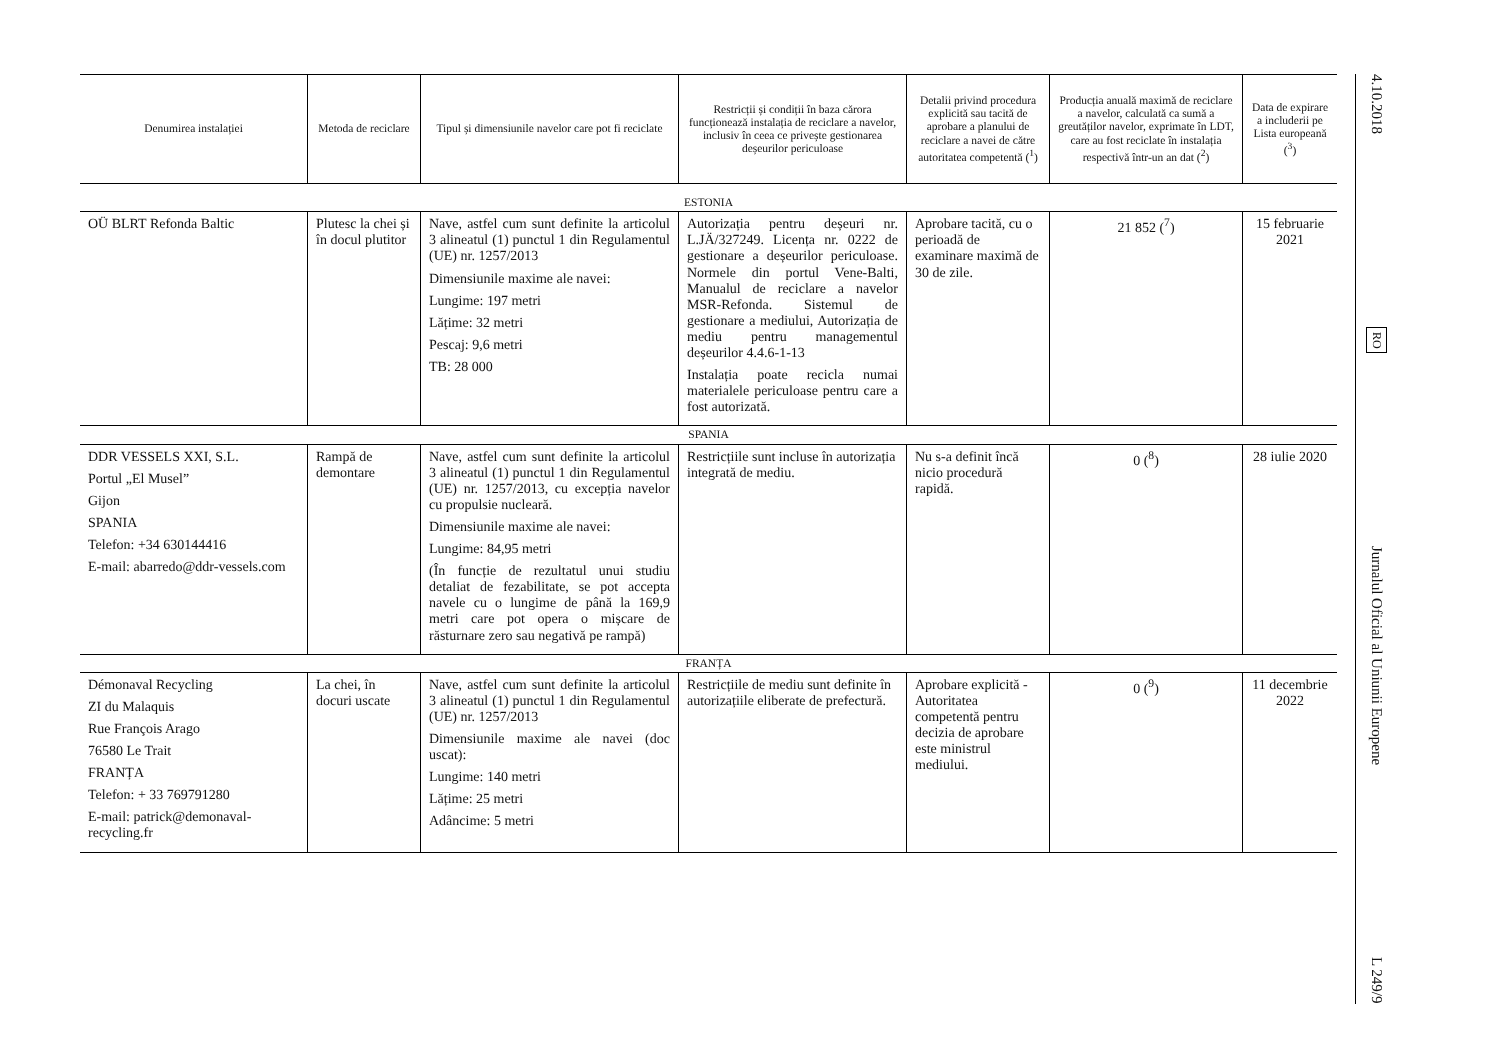| Denumirea instalației | Metoda de reciclare | Tipul și dimensiunile navelor care pot fi reciclate | Restricții și condiții în baza cărora funcționează instalația de reciclare a navelor, inclusiv în ceea ce privește gestionarea deșeurilor periculoase | Detalii privind procedura explicită sau tacită de aprobare a planului de reciclare a navei de către autoritatea competentă (<sup>1</sup>) | Producția anuală maximă de reciclare a navelor, calculată ca sumă a greutăților navelor, exprimate în LDT, care au fost reciclate în instalația respectivă într-un an dat (<sup>2</sup>) | Data de expirare a includerii pe Lista europeană (<sup>3</sup>) |
| --- | --- | --- | --- | --- | --- | --- |
| ESTONIA | | | | | | |
| OÜ BLRT Refonda Baltic | Plutesc la chei și în docul plutitor | Nave, astfel cum sunt definite la articolul 3 alineatul (1) punctul 1 din Regulamentul (UE) nr. 1257/2013 Dimensiunile maxime ale navei: Lungime: 197 metri Lățime: 32 metri Pescaj: 9,6 metri TB: 28 000 | Autorizația pentru deșeuri nr. L.JÄ/327249. Licența nr. 0222 de gestionare a deșeurilor periculoase. Normele din portul Vene-Balti, Manualul de reciclare a navelor MSR-Refonda. Sistemul de gestionare a mediului, Autorizația de mediu pentru managementul deșeurilor 4.4.6-1-13 Instalația poate recicla numai materialele periculoase pentru care a fost autorizată. | Aprobare tacită, cu o perioadă de examinare maximă de 30 de zile. | 21 852 (<sup>7</sup>) | 15 februarie 2021 |
| SPANIA | | | | | | |
| DDR VESSELS XXI, S.L. Portul „El Musel” Gijon SPANIA Telefon: +34 630144416 E-mail: abarredo@ddr-vessels.com | Rampă de demontare | Nave, astfel cum sunt definite la articolul 3 alineatul (1) punctul 1 din Regulamentul (UE) nr. 1257/2013, cu excepția navelor cu propulsie nucleară. Dimensiunile maxime ale navei: Lungime: 84,95 metri (În funcție de rezultatul unui studiu detaliat de fezabilitate, se pot accepta navele cu o lungime de până la 169,9 metri care pot opera o mișcare de răsturnare zero sau negativă pe rampă) | Restricțiile sunt incluse în autorizația integrată de mediu. | Nu s-a definit încă nicio procedură rapidă. | 0 (<sup>8</sup>) | 28 iulie 2020 |
| FRANȚA | | | | | | |
| Démonaval Recycling ZI du Malaquis Rue François Arago 76580 Le Trait FRANȚA Telefon: + 33 769791280 E-mail: patrick@demonaval-recycling.fr | La chei, în docuri uscate | Nave, astfel cum sunt definite la articolul 3 alineatul (1) punctul 1 din Regulamentul (UE) nr. 1257/2013 Dimensiunile maxime ale navei (doc uscat): Lungime: 140 metri Lățime: 25 metri Adâncime: 5 metri | Restricțiile de mediu sunt definite în autorizațiile eliberate de prefectură. | Aprobare explicită - Autoritatea competentă pentru decizia de aprobare este ministrul mediului. | 0 (<sup>9</sup>) | 11 decembrie 2022 |
4.10.2018
RO
Jurnalul Oficial al Uniunii Europene
L 249/9